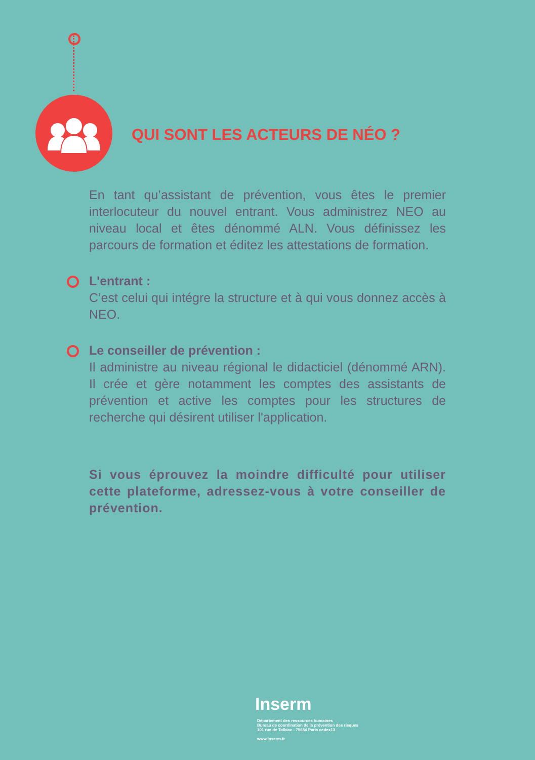QUI SONT LES ACTEURS DE NÉO ?
En tant qu’assistant de prévention, vous êtes le premier interlocuteur du nouvel entrant. Vous administrez NEO au niveau local et êtes dénommé ALN. Vous définissez les parcours de formation et éditez les attestations de formation.
L'entrant :
C’est celui qui intégre la structure et à qui vous donnez accès à NEO.
Le conseiller de prévention :
Il administre au niveau régional le didacticiel (dénommé ARN). Il crée et gère notamment les comptes des assistants de prévention et active les comptes pour les structures de recherche qui désirent utiliser l'application.
Si vous éprouvez la moindre difficulté pour utiliser cette plateforme, adressez-vous à votre conseiller de prévention.
Inserm
Département des ressources humaines
Bureau de coordination de la prévention des risques
101 rue de Tolbiac - 75654 Paris cedex13
www.inserm.fr